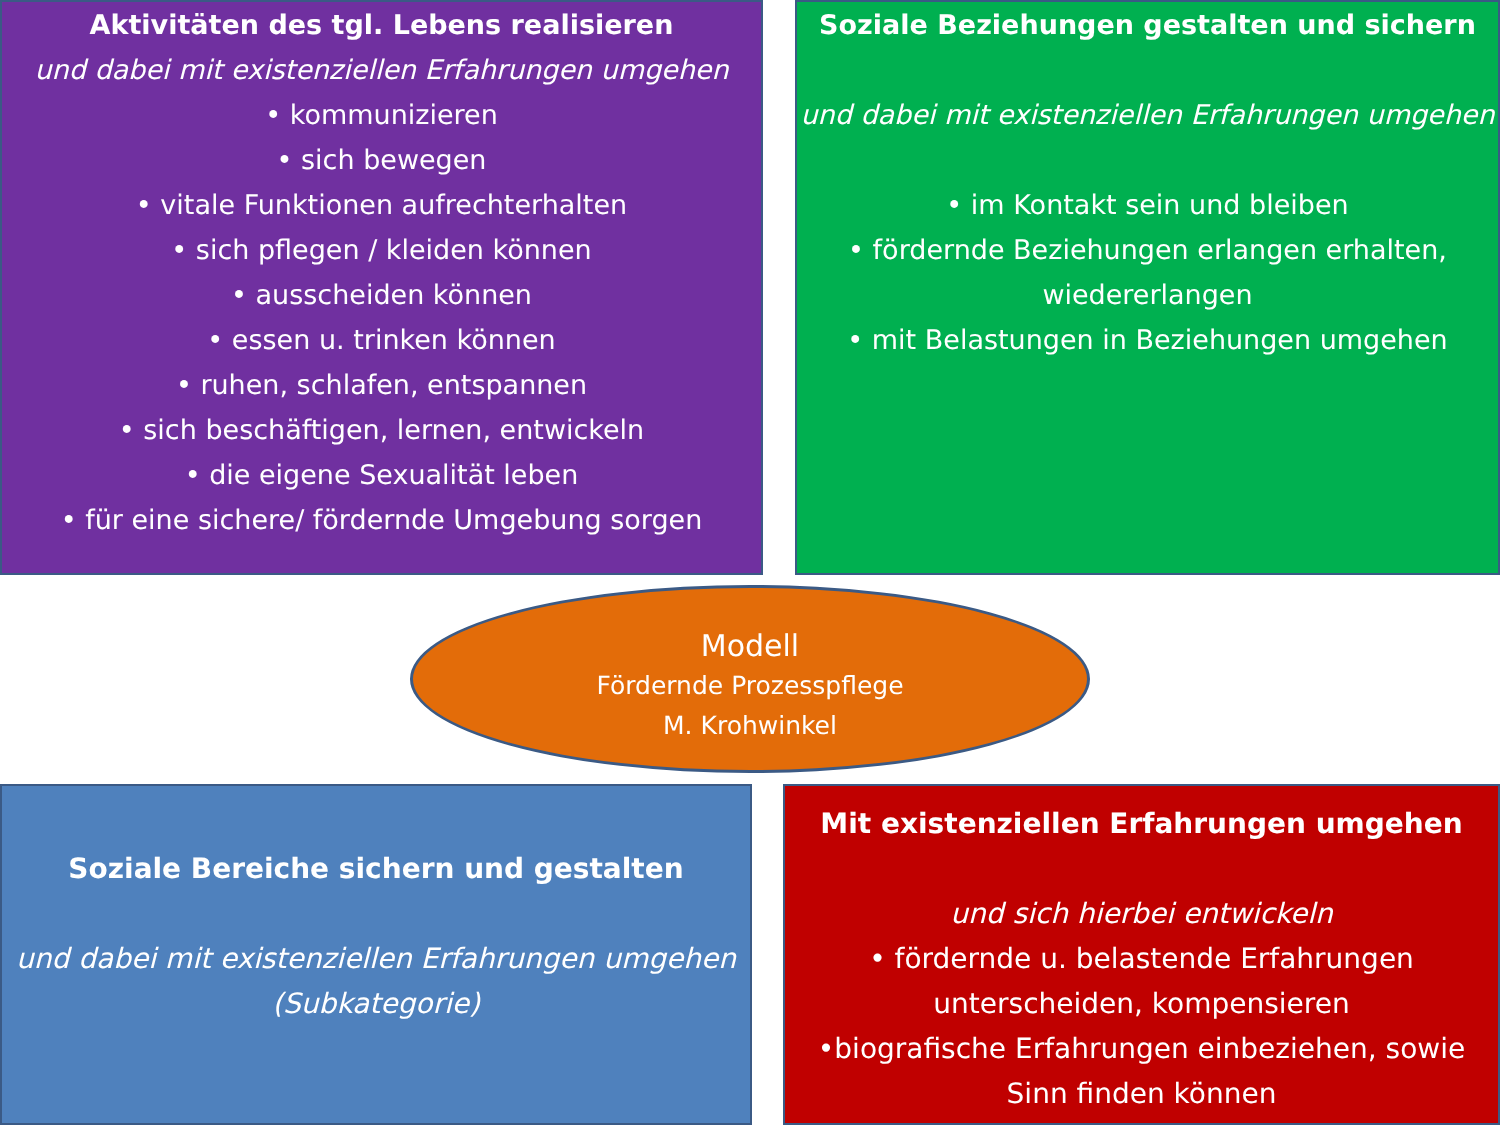Aktivitäten des tgl. Lebens realisieren
und dabei mit existenziellen Erfahrungen umgehen
• kommunizieren
• sich bewegen
• vitale Funktionen aufrechterhalten
• sich pflegen / kleiden können
• ausscheiden können
• essen u. trinken können
• ruhen, schlafen, entspannen
• sich beschäftigen, lernen, entwickeln
• die eigene Sexualität leben
• für eine sichere/ fördernde Umgebung sorgen
Soziale Beziehungen gestalten und sichern
und dabei mit existenziellen Erfahrungen umgehen
• im Kontakt sein und bleiben
• fördernde Beziehungen erlangen erhalten, wiedererlangen
• mit Belastungen in Beziehungen umgehen
Modell
Fördernde Prozesspflege
M. Krohwinkel
Soziale Bereiche sichern und gestalten
und dabei mit existenziellen Erfahrungen umgehen
(Subkategorie)
Mit existenziellen Erfahrungen umgehen
und sich hierbei entwickeln
• fördernde u. belastende Erfahrungen unterscheiden, kompensieren
•biografische Erfahrungen einbeziehen, sowie Sinn finden können